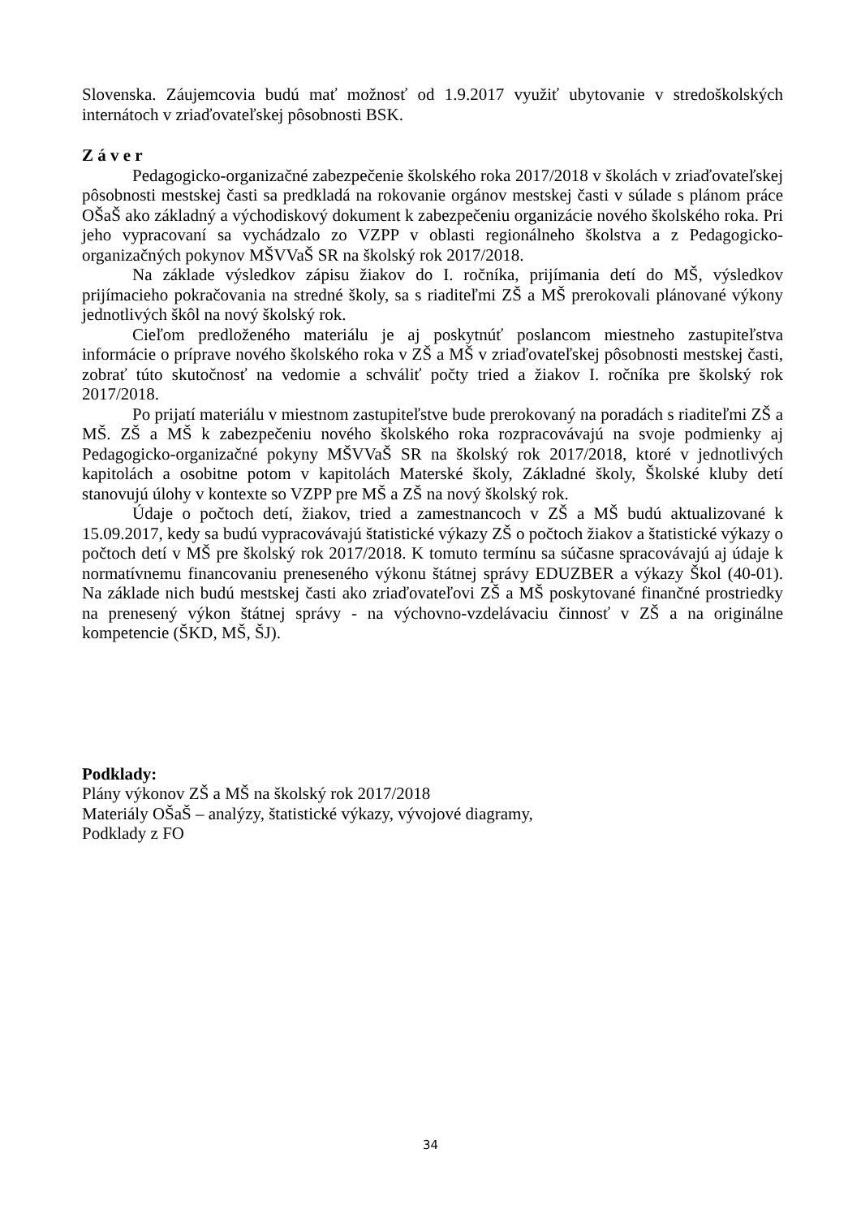Slovenska. Záujemcovia budú mať možnosť od 1.9.2017 využiť ubytovanie v stredoškolských internátoch v zriaďovateľskej pôsobnosti BSK.
Z á v e r
Pedagogicko-organizačné zabezpečenie školského roka 2017/2018 v školách v zriaďovateľskej pôsobnosti mestskej časti sa predkladá na rokovanie orgánov mestskej časti v súlade s plánom práce OŠaŠ ako základný a východiskový dokument k zabezpečeniu organizácie nového školského roka. Pri jeho vypracovaní sa vychádzalo zo VZPP v oblasti regionálneho školstva a z Pedagogicko-organizačných pokynov MŠVVaŠ SR na školský rok 2017/2018.
Na základe výsledkov zápisu žiakov do I. ročníka, prijímania detí do MŠ, výsledkov prijímacieho pokračovania na stredné školy, sa s riaditeľmi ZŠ a MŠ prerokovali plánované výkony jednotlivých škôl na nový školský rok.
Cieľom predloženého materiálu je aj poskytnúť poslancom miestneho zastupiteľstva informácie o príprave nového školského roka v ZŠ a MŠ v zriaďovateľskej pôsobnosti mestskej časti, zobrať túto skutočnosť na vedomie a schváliť počty tried a žiakov I. ročníka pre školský rok 2017/2018.
Po prijatí materiálu v miestnom zastupiteľstve bude prerokovaný na poradách s riaditeľmi ZŠ a MŠ. ZŠ a MŠ k zabezpečeniu nového školského roka rozpracovávajú na svoje podmienky aj Pedagogicko-organizačné pokyny MŠVVaŠ SR na školský rok 2017/2018, ktoré v jednotlivých kapitolách a osobitne potom v kapitolách Materské školy, Základné školy, Školské kluby detí stanovujú úlohy v kontexte so VZPP pre MŠ a ZŠ na nový školský rok.
Údaje o počtoch detí, žiakov, tried a zamestnancoch v ZŠ a MŠ budú aktualizované k 15.09.2017, kedy sa budú vypracovávajú štatistické výkazy ZŠ o počtoch žiakov a štatistické výkazy o počtoch detí v MŠ pre školský rok 2017/2018. K tomuto termínu sa súčasne spracovávajú aj údaje k normatívnemu financovaniu preneseného výkonu štátnej správy EDUZBER a výkazy Škol (40-01). Na základe nich budú mestskej časti ako zriaďovateľovi ZŠ a MŠ poskytované finančné prostriedky na prenesený výkon štátnej správy - na výchovno-vzdelávaciu činnosť v ZŠ a na originálne kompetencie (ŠKD, MŠ, ŠJ).
Podklady:
Plány výkonov ZŠ a MŠ na školský rok 2017/2018
Materiály OŠaŠ – analýzy, štatistické výkazy, vývojové diagramy,
Podklady z FO
34